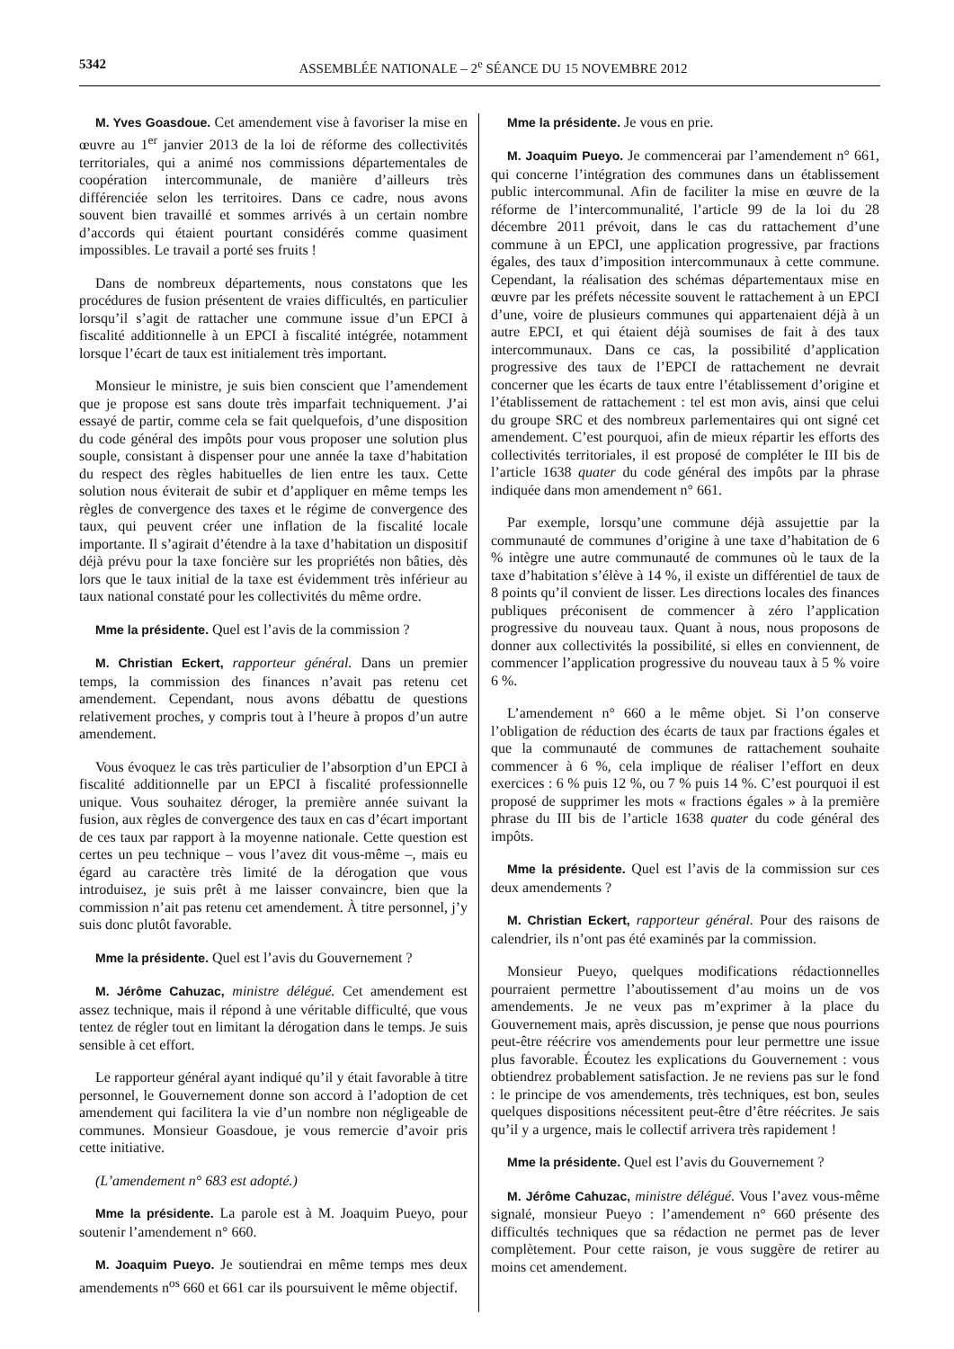5342 ASSEMBLÉE NATIONALE – 2<sup>e</sup> SÉANCE DU 15 NOVEMBRE 2012
M. Yves Goasdoue. Cet amendement vise à favoriser la mise en œuvre au 1<sup>er</sup> janvier 2013 de la loi de réforme des collectivités territoriales, qui a animé nos commissions départementales de coopération intercommunale, de manière d’ailleurs très différenciée selon les territoires. Dans ce cadre, nous avons souvent bien travaillé et sommes arrivés à un certain nombre d’accords qui étaient pourtant considérés comme quasiment impossibles. Le travail a porté ses fruits !
Dans de nombreux départements, nous constatons que les procédures de fusion présentent de vraies difficultés, en particulier lorsqu’il s’agit de rattacher une commune issue d’un EPCI à fiscalité additionnelle à un EPCI à fiscalité intégrée, notamment lorsque l’écart de taux est initialement très important.
Monsieur le ministre, je suis bien conscient que l’amendement que je propose est sans doute très imparfait techniquement. J’ai essayé de partir, comme cela se fait quelquefois, d’une disposition du code général des impôts pour vous proposer une solution plus souple, consistant à dispenser pour une année la taxe d’habitation du respect des règles habituelles de lien entre les taux. Cette solution nous éviterait de subir et d’appliquer en même temps les règles de convergence des taxes et le régime de convergence des taux, qui peuvent créer une inflation de la fiscalité locale importante. Il s’agirait d’étendre à la taxe d’habitation un dispositif déjà prévu pour la taxe foncière sur les propriétés non bâties, dès lors que le taux initial de la taxe est évidemment très inférieur au taux national constaté pour les collectivités du même ordre.
Mme la présidente. Quel est l’avis de la commission ?
M. Christian Eckert, rapporteur général. Dans un premier temps, la commission des finances n’avait pas retenu cet amendement. Cependant, nous avons débattu de questions relativement proches, y compris tout à l’heure à propos d’un autre amendement.
Vous évoquez le cas très particulier de l’absorption d’un EPCI à fiscalité additionnelle par un EPCI à fiscalité professionnelle unique. Vous souhaitez déroger, la première année suivant la fusion, aux règles de convergence des taux en cas d’écart important de ces taux par rapport à la moyenne nationale. Cette question est certes un peu technique – vous l’avez dit vous-même –, mais eu égard au caractère très limité de la dérogation que vous introduisez, je suis prêt à me laisser convaincre, bien que la commission n’ait pas retenu cet amendement. À titre personnel, j’y suis donc plutôt favorable.
Mme la présidente. Quel est l’avis du Gouvernement ?
M. Jérôme Cahuzac, ministre délégué. Cet amendement est assez technique, mais il répond à une véritable difficulté, que vous tentez de régler tout en limitant la dérogation dans le temps. Je suis sensible à cet effort.
Le rapporteur général ayant indiqué qu’il y était favorable à titre personnel, le Gouvernement donne son accord à l’adoption de cet amendement qui facilitera la vie d’un nombre non négligeable de communes. Monsieur Goasdoue, je vous remercie d’avoir pris cette initiative.
(L’amendement n° 683 est adopté.)
Mme la présidente. La parole est à M. Joaquim Pueyo, pour soutenir l’amendement n° 660.
M. Joaquim Pueyo. Je soutiendrai en même temps mes deux amendements n<sup>os</sup> 660 et 661 car ils poursuivent le même objectif.
Mme la présidente. Je vous en prie.
M. Joaquim Pueyo. Je commencerai par l’amendement n° 661, qui concerne l’intégration des communes dans un établissement public intercommunal. Afin de faciliter la mise en œuvre de la réforme de l’intercommunalité, l’article 99 de la loi du 28 décembre 2011 prévoit, dans le cas du rattachement d’une commune à un EPCI, une application progressive, par fractions égales, des taux d’imposition intercommunaux à cette commune. Cependant, la réalisation des schémas départementaux mise en œuvre par les préfets nécessite souvent le rattachement à un EPCI d’une, voire de plusieurs communes qui appartenaient déjà à un autre EPCI, et qui étaient déjà soumises de fait à des taux intercommunaux. Dans ce cas, la possibilité d’application progressive des taux de l’EPCI de rattachement ne devrait concerner que les écarts de taux entre l’établissement d’origine et l’établissement de rattachement : tel est mon avis, ainsi que celui du groupe SRC et des nombreux parlementaires qui ont signé cet amendement. C’est pourquoi, afin de mieux répartir les efforts des collectivités territoriales, il est proposé de compléter le III bis de l’article 1638 quater du code général des impôts par la phrase indiquée dans mon amendement n° 661.
Par exemple, lorsqu’une commune déjà assujettie par la communauté de communes d’origine à une taxe d’habitation de 6 % intègre une autre communauté de communes où le taux de la taxe d’habitation s’élève à 14 %, il existe un différentiel de taux de 8 points qu’il convient de lisser. Les directions locales des finances publiques préconisent de commencer à zéro l’application progressive du nouveau taux. Quant à nous, nous proposons de donner aux collectivités la possibilité, si elles en conviennent, de commencer l’application progressive du nouveau taux à 5 % voire 6 %.
L’amendement n° 660 a le même objet. Si l’on conserve l’obligation de réduction des écarts de taux par fractions égales et que la communauté de communes de rattachement souhaite commencer à 6 %, cela implique de réaliser l’effort en deux exercices : 6 % puis 12 %, ou 7 % puis 14 %. C’est pourquoi il est proposé de supprimer les mots « fractions égales » à la première phrase du III bis de l’article 1638 quater du code général des impôts.
Mme la présidente. Quel est l’avis de la commission sur ces deux amendements ?
M. Christian Eckert, rapporteur général. Pour des raisons de calendrier, ils n’ont pas été examinés par la commission.
Monsieur Pueyo, quelques modifications rédactionnelles pourraient permettre l’aboutissement d’au moins un de vos amendements. Je ne veux pas m’exprimer à la place du Gouvernement mais, après discussion, je pense que nous pourrions peut-être réécrire vos amendements pour leur permettre une issue plus favorable. Écoutez les explications du Gouvernement : vous obtiendrez probablement satisfaction. Je ne reviens pas sur le fond : le principe de vos amendements, très techniques, est bon, seules quelques dispositions nécessitent peut-être d’être réécrites. Je sais qu’il y a urgence, mais le collectif arrivera très rapidement !
Mme la présidente. Quel est l’avis du Gouvernement ?
M. Jérôme Cahuzac, ministre délégué. Vous l’avez vous-même signalé, monsieur Pueyo : l’amendement n° 660 présente des difficultés techniques que sa rédaction ne permet pas de lever complètement. Pour cette raison, je vous suggère de retirer au moins cet amendement.